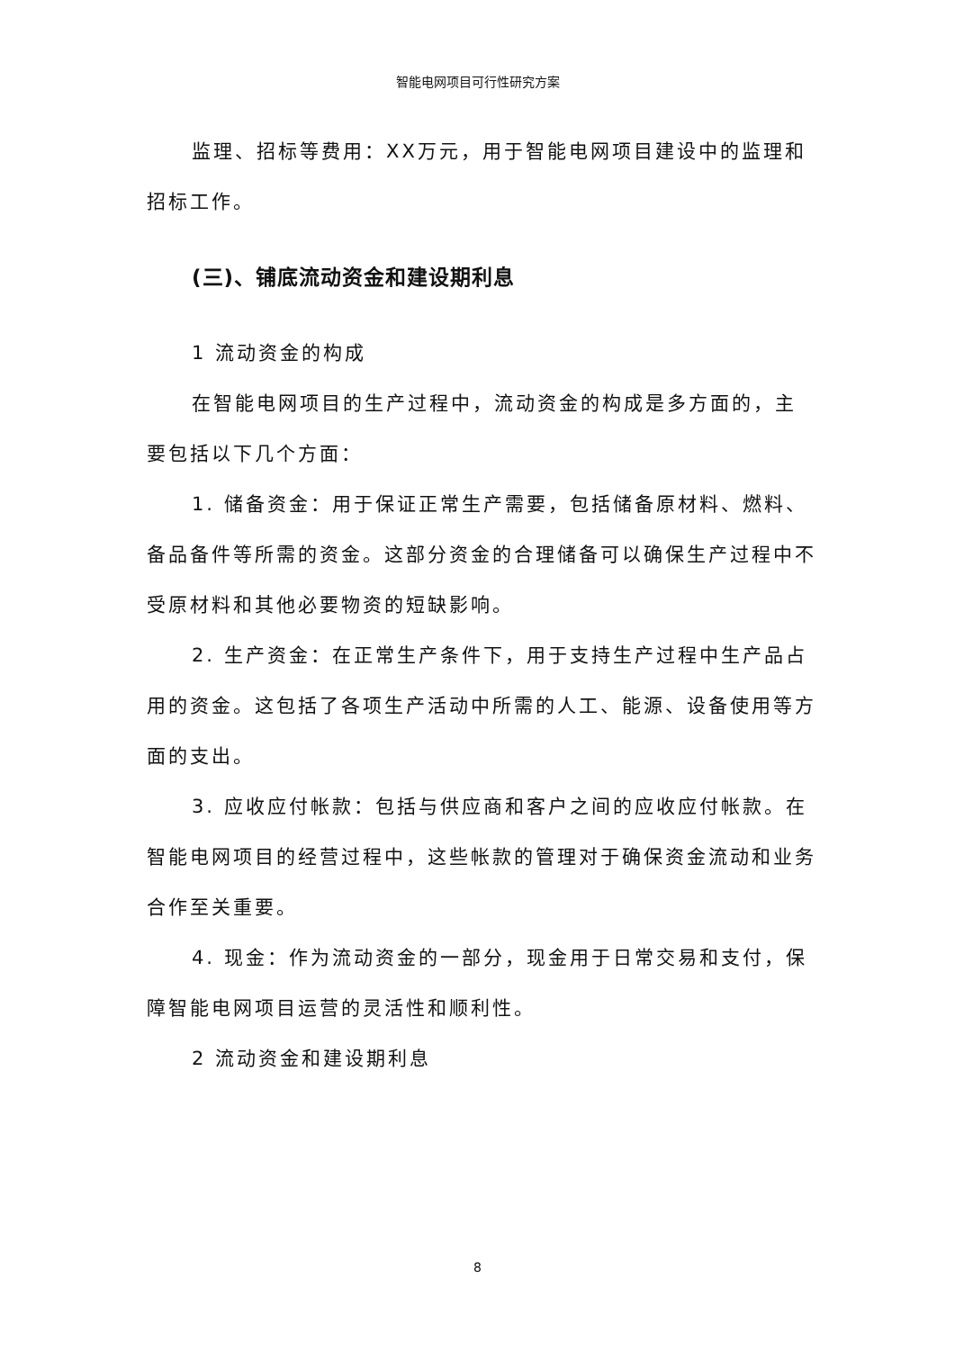智能电网项目可行性研究方案
监理、招标等费用：XX万元，用于智能电网项目建设中的监理和招标工作。
(三)、铺底流动资金和建设期利息
1 流动资金的构成
在智能电网项目的生产过程中，流动资金的构成是多方面的，主要包括以下几个方面：
1. 储备资金：用于保证正常生产需要，包括储备原材料、燃料、备品备件等所需的资金。这部分资金的合理储备可以确保生产过程中不受原材料和其他必要物资的短缺影响。
2. 生产资金：在正常生产条件下，用于支持生产过程中生产品占用的资金。这包括了各项生产活动中所需的人工、能源、设备使用等方面的支出。
3. 应收应付帐款：包括与供应商和客户之间的应收应付帐款。在智能电网项目的经营过程中，这些帐款的管理对于确保资金流动和业务合作至关重要。
4. 现金：作为流动资金的一部分，现金用于日常交易和支付，保障智能电网项目运营的灵活性和顺利性。
2 流动资金和建设期利息
8